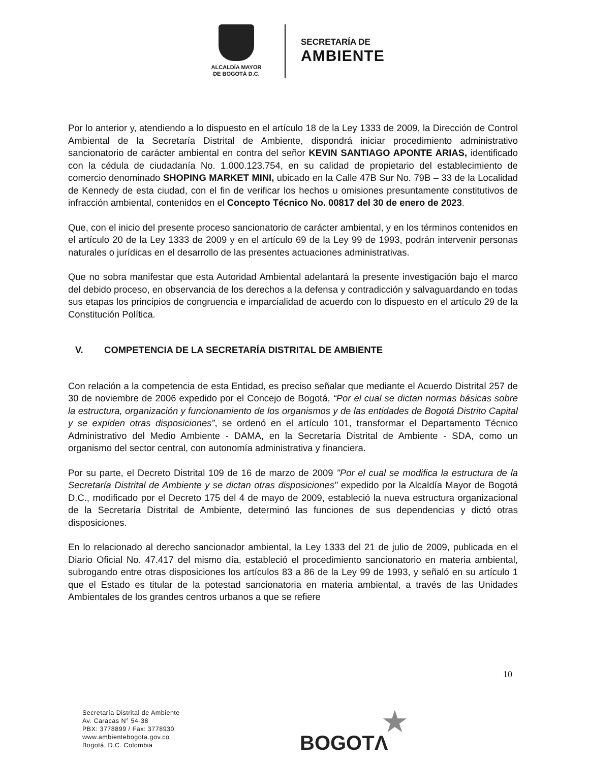ALCALDÍA MAYOR
DE BOGOTÁ D.C.
SECRETARÍA DE
AMBIENTE
Por lo anterior y, atendiendo a lo dispuesto en el artículo 18 de la Ley 1333 de 2009, la Dirección de Control Ambiental de la Secretaría Distrital de Ambiente, dispondrá iniciar procedimiento administrativo sancionatorio de carácter ambiental en contra del señor KEVIN SANTIAGO APONTE ARIAS, identificado con la cédula de ciudadanía No. 1.000.123.754, en su calidad de propietario del establecimiento de comercio denominado SHOPING MARKET MINI, ubicado en la Calle 47B Sur No. 79B – 33 de la Localidad de Kennedy de esta ciudad, con el fin de verificar los hechos u omisiones presuntamente constitutivos de infracción ambiental, contenidos en el Concepto Técnico No. 00817 del 30 de enero de 2023.
Que, con el inicio del presente proceso sancionatorio de carácter ambiental, y en los términos contenidos en el artículo 20 de la Ley 1333 de 2009 y en el artículo 69 de la Ley 99 de 1993, podrán intervenir personas naturales o jurídicas en el desarrollo de las presentes actuaciones administrativas.
Que no sobra manifestar que esta Autoridad Ambiental adelantará la presente investigación bajo el marco del debido proceso, en observancia de los derechos a la defensa y contradicción y salvaguardando en todas sus etapas los principios de congruencia e imparcialidad de acuerdo con lo dispuesto en el artículo 29 de la Constitución Política.
V. COMPETENCIA DE LA SECRETARÍA DISTRITAL DE AMBIENTE
Con relación a la competencia de esta Entidad, es preciso señalar que mediante el Acuerdo Distrital 257 de 30 de noviembre de 2006 expedido por el Concejo de Bogotá, “Por el cual se dictan normas básicas sobre la estructura, organización y funcionamiento de los organismos y de las entidades de Bogotá Distrito Capital y se expiden otras disposiciones”, se ordenó en el artículo 101, transformar el Departamento Técnico Administrativo del Medio Ambiente - DAMA, en la Secretaría Distrital de Ambiente - SDA, como un organismo del sector central, con autonomía administrativa y financiera.
Por su parte, el Decreto Distrital 109 de 16 de marzo de 2009 "Por el cual se modifica la estructura de la Secretaría Distrital de Ambiente y se dictan otras disposiciones" expedido por la Alcaldía Mayor de Bogotá D.C., modificado por el Decreto 175 del 4 de mayo de 2009, estableció la nueva estructura organizacional de la Secretaría Distrital de Ambiente, determinó las funciones de sus dependencias y dictó otras disposiciones.
En lo relacionado al derecho sancionador ambiental, la Ley 1333 del 21 de julio de 2009, publicada en el Diario Oficial No. 47.417 del mismo día, estableció el procedimiento sancionatorio en materia ambiental, subrogando entre otras disposiciones los artículos 83 a 86 de la Ley 99 de 1993, y señaló en su artículo 1 que el Estado es titular de la potestad sancionatoria en materia ambiental, a través de las Unidades Ambientales de los grandes centros urbanos a que se refiere
10
Secretaría Distrital de Ambiente
Av. Caracas N° 54-38
PBX: 3778899 / Fax: 3778930
www.ambientebogota.gov.co
Bogotá, D.C. Colombia
★
BOGOTΛ